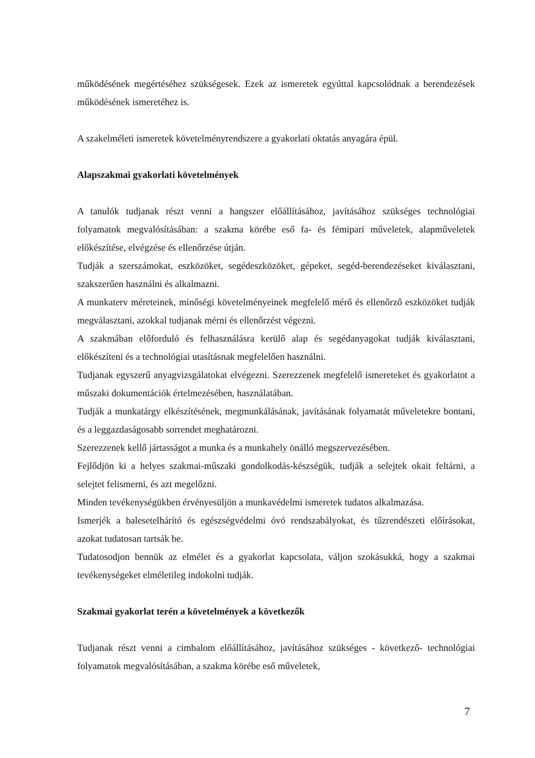működésének megértéséhez szükségesek. Ezek az ismeretek egyúttal kapcsolódnak a berendezések működésének ismeretéhez is.
A szakelméleti ismeretek követelményrendszere a gyakorlati oktatás anyagára épül.
Alapszakmai gyakorlati követelmények
A tanulók tudjanak részt venni a hangszer előállításához, javításához szükséges technológiai folyamatok megvalósításában: a szakma körébe eső fa- és fémipari műveletek, alapműveletek előkészítése, elvégzése és ellenőrzése útján.
Tudják a szerszámokat, eszközöket, segédeszközöket, gépeket, segéd-berendezéseket kiválasztani, szakszerűen használni és alkalmazni.
A munkaterv méreteinek, minőségi követelményeinek megfelelő mérő és ellenőrző eszközöket tudják megválasztani, azokkal tudjanak mérni és ellenőrzést végezni.
A szakmában előforduló és felhasználásra kerülő alap és segédanyagokat tudják kiválasztani, előkészíteni és a technológiai utasításnak megfelelően használni.
Tudjanak egyszerű anyagvizsgálatokat elvégezni. Szerezzenek megfelelő ismereteket és gyakorlatot a műszaki dokumentációk értelmezésében, használatában.
Tudják a munkatárgy elkészítésének, megmunkálásának, javításának folyamatát műveletekre bontani, és a leggazdaságosabb sorrendet meghatározni.
Szerezzenek kellő jártasságot a munka és a munkahely önálló megszervezésében.
Fejlődjön ki a helyes szakmai-műszaki gondolkodás-készségük, tudják a selejtek okait feltárni, a selejtet felismerni, és azt megelőzni.
Minden tevékenységükben érvényesüljön a munkavédelmi ismeretek tudatos alkalmazása.
Ismerjék a balesetelhárító és egészségvédelmi óvó rendszabályokat, és tűzrendészeti előírásokat, azokat tudatosan tartsák be.
Tudatosodjon bennük az elmélet és a gyakorlat kapcsolata, váljon szokásukká, hogy a szakmai tevékenységeket elméletileg indokolni tudják.
Szakmai gyakorlat terén a követelmények a következők
Tudjanak részt venni a cimbalom előállításához, javításához szükséges - következő- technológiai folyamatok megvalósításában, a szakma körébe eső műveletek,
7